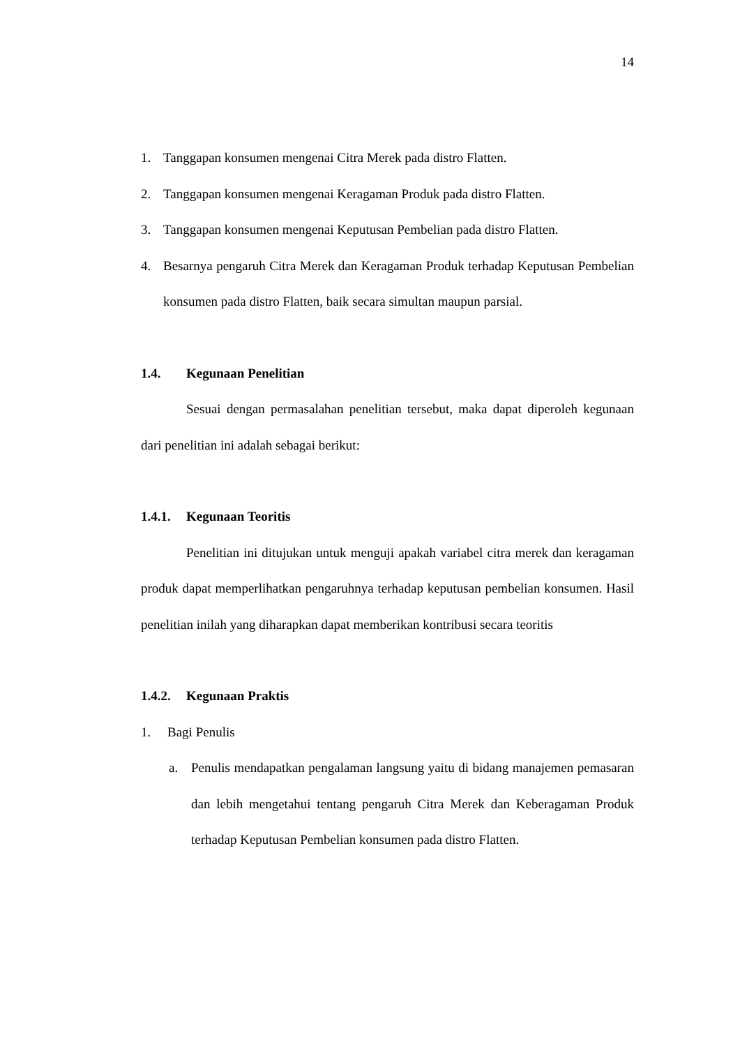14
1. Tanggapan konsumen mengenai Citra Merek pada distro Flatten.
2. Tanggapan konsumen mengenai Keragaman Produk pada distro Flatten.
3. Tanggapan konsumen mengenai Keputusan Pembelian pada distro Flatten.
4. Besarnya pengaruh Citra Merek dan Keragaman Produk terhadap Keputusan Pembelian konsumen pada distro Flatten, baik secara simultan maupun parsial.
1.4. Kegunaan Penelitian
Sesuai dengan permasalahan penelitian tersebut, maka dapat diperoleh kegunaan dari penelitian ini adalah sebagai berikut:
1.4.1. Kegunaan Teoritis
Penelitian ini ditujukan untuk menguji apakah variabel citra merek dan keragaman produk dapat memperlihatkan pengaruhnya terhadap keputusan pembelian konsumen. Hasil penelitian inilah yang diharapkan dapat memberikan kontribusi secara teoritis
1.4.2. Kegunaan Praktis
1. Bagi Penulis
a. Penulis mendapatkan pengalaman langsung yaitu di bidang manajemen pemasaran dan lebih mengetahui tentang pengaruh Citra Merek dan Keberagaman Produk terhadap Keputusan Pembelian konsumen pada distro Flatten.